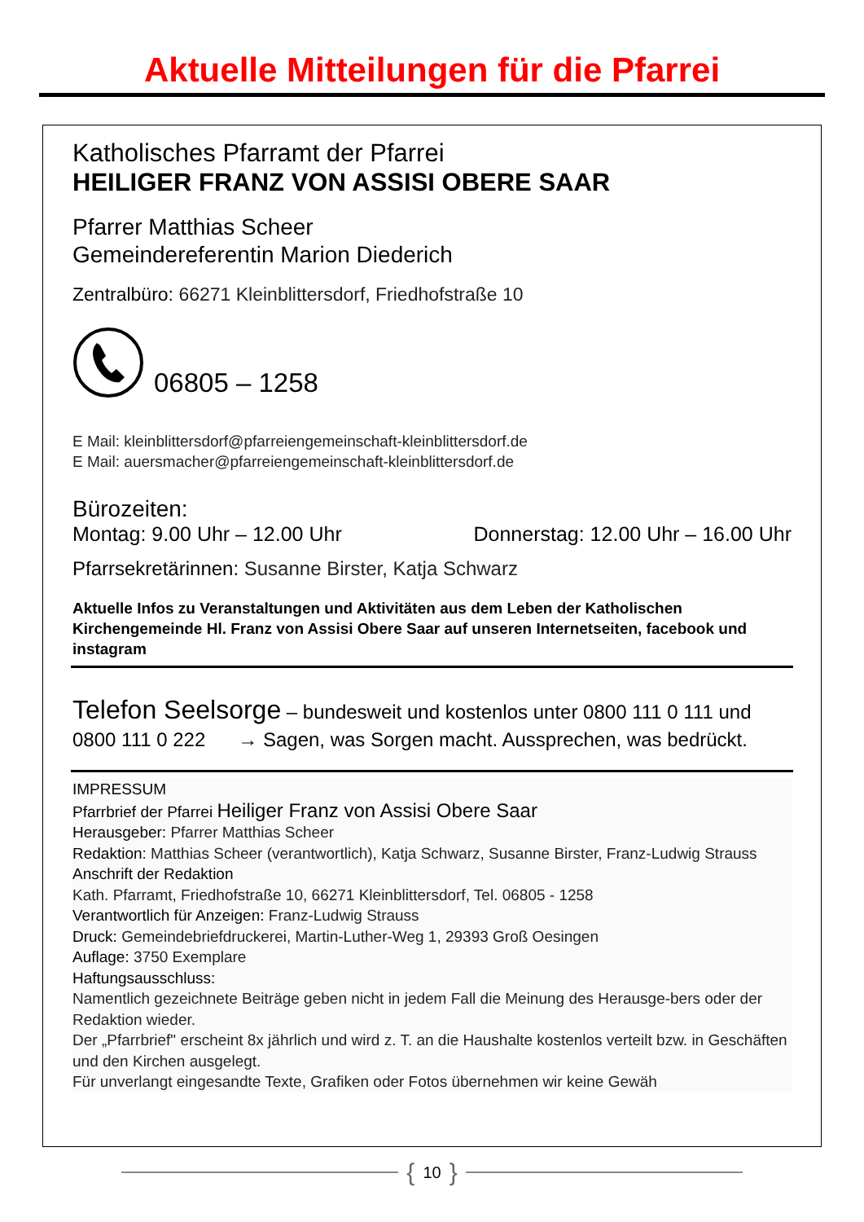Aktuelle Mitteilungen für die Pfarrei
Katholisches Pfarramt der Pfarrei
HEILIGER FRANZ VON ASSISI OBERE SAAR
Pfarrer Matthias Scheer
Gemeindereferentin Marion Diederich
Zentralbüro: 66271 Kleinblittersdorf, Friedhofstraße 10
06805 – 1258
E Mail: kleinblittersdorf@pfarreiengemeinschaft-kleinblittersdorf.de
E Mail: auersmacher@pfarreiengemeinschaft-kleinblittersdorf.de
Bürozeiten:
Montag: 9.00 Uhr – 12.00 Uhr Donnerstag: 12.00 Uhr – 16.00 Uhr
Pfarrsekretärinnen: Susanne Birster, Katja Schwarz
Aktuelle Infos zu Veranstaltungen und Aktivitäten aus dem Leben der Katholischen Kirchengemeinde Hl. Franz von Assisi Obere Saar auf unseren Internetseiten, facebook und instagram
Telefon Seelsorge – bundesweit und kostenlos unter 0800 111 0 111 und 0800 111 0 222 → Sagen, was Sorgen macht. Aussprechen, was bedrückt.
IMPRESSUM
Pfarrbrief der Pfarrei Heiliger Franz von Assisi Obere Saar
Herausgeber: Pfarrer Matthias Scheer
Redaktion: Matthias Scheer (verantwortlich), Katja Schwarz, Susanne Birster, Franz-Ludwig Strauss
Anschrift der Redaktion
Kath. Pfarramt, Friedhofstraße 10, 66271 Kleinblittersdorf, Tel. 06805 - 1258
Verantwortlich für Anzeigen: Franz-Ludwig Strauss
Druck: Gemeindebriefdruckerei, Martin-Luther-Weg 1, 29393 Groß Oesingen
Auflage: 3750 Exemplare
Haftungsausschluss:
Namentlich gezeichnete Beiträge geben nicht in jedem Fall die Meinung des Herausge-bers oder der Redaktion wieder.
Der „Pfarrbrief" erscheint 8x jährlich und wird z. T. an die Haushalte kostenlos verteilt bzw. in Geschäften und den Kirchen ausgelegt.
Für unverlangt eingesandte Texte, Grafiken oder Fotos übernehmen wir keine Gewäh
{ 10 }